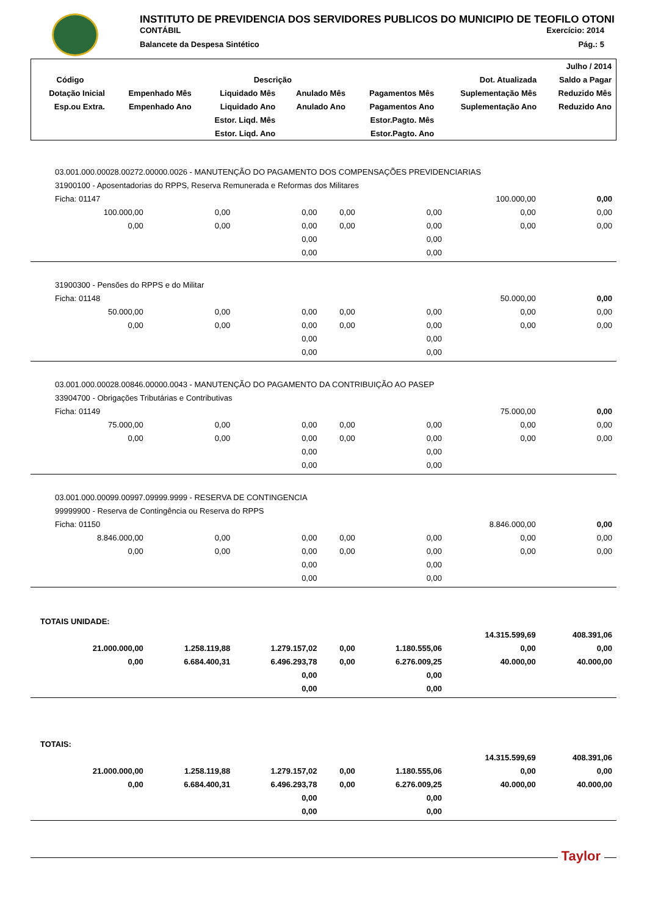INSTITUTO DE PREVIDENCIA DOS SERVIDORES PUBLICOS DO MUNICIPIO DE TEOFILO OTONI
CONTÁBIL Exercício: 2014
Balancete da Despesa Sintético Pág.: 5
| | | | | | | Julho / 2014 |
| --- | --- | --- | --- | --- | --- | --- |
| Código | | Descrição | | | Dot. Atualizada | Saldo a Pagar |
| Dotação Inicial | Empenhado Mês | Liquidado Mês | Anulado Mês | Pagamentos Mês | Suplementação Mês | Reduzido Mês |
| Esp.ou Extra. | Empenhado Ano | Liquidado Ano | Anulado Ano | Pagamentos Ano | Suplementação Ano | Reduzido Ano |
| | | Estor. Liqd. Mês | | Estor.Pagto. Mês | | |
| | | Estor. Liqd. Ano | | Estor.Pagto. Ano | | |
| 03.001.000.00028.00272.00000.0026 - MANUTENÇÃO DO PAGAMENTO DOS COMPENSAÇÕES PREVIDENCIARIAS | | | | | | |
| 31900100 - Aposentadorias do RPPS, Reserva Remunerada e Reformas dos Militares | | | | | | |
| Ficha: 01147 | | | | | 100.000,00 | 0,00 |
| 100.000,00 | 0,00 | 0,00 | 0,00 | 0,00 | 0,00 | 0,00 |
| 0,00 | 0,00 | 0,00 | 0,00 | 0,00 | 0,00 | 0,00 |
| | | 0,00 | | 0,00 | | |
| | | 0,00 | | 0,00 | | |
| 31900300 - Pensões do RPPS e do Militar | | | | | | |
| Ficha: 01148 | | | | | 50.000,00 | 0,00 |
| 50.000,00 | 0,00 | 0,00 | 0,00 | 0,00 | 0,00 | 0,00 |
| 0,00 | 0,00 | 0,00 | 0,00 | 0,00 | 0,00 | 0,00 |
| | | 0,00 | | 0,00 | | |
| | | 0,00 | | 0,00 | | |
| 03.001.000.00028.00846.00000.0043 - MANUTENÇÃO DO PAGAMENTO DA CONTRIBUIÇÃO AO PASEP | | | | | | |
| 33904700 - Obrigações Tributárias e Contributivas | | | | | | |
| Ficha: 01149 | | | | | 75.000,00 | 0,00 |
| 75.000,00 | 0,00 | 0,00 | 0,00 | 0,00 | 0,00 | 0,00 |
| 0,00 | 0,00 | 0,00 | 0,00 | 0,00 | 0,00 | 0,00 |
| | | 0,00 | | 0,00 | | |
| | | 0,00 | | 0,00 | | |
| 03.001.000.00099.00997.09999.9999 - RESERVA DE CONTINGENCIA | | | | | | |
| 99999900 - Reserva de Contingência ou Reserva do RPPS | | | | | | |
| Ficha: 01150 | | | | | 8.846.000,00 | 0,00 |
| 8.846.000,00 | 0,00 | 0,00 | 0,00 | 0,00 | 0,00 | 0,00 |
| 0,00 | 0,00 | 0,00 | 0,00 | 0,00 | 0,00 | 0,00 |
| | | 0,00 | | 0,00 | | |
| | | 0,00 | | 0,00 | | |
| TOTAIS UNIDADE: | | | | | | |
| | | | | | 14.315.599,69 | 408.391,06 |
| 21.000.000,00 | 1.258.119,88 | 1.279.157,02 | 0,00 | 1.180.555,06 | 0,00 | 0,00 |
| 0,00 | 6.684.400,31 | 6.496.293,78 | 0,00 | 6.276.009,25 | 40.000,00 | 40.000,00 |
| | | 0,00 | | 0,00 | | |
| | | 0,00 | | 0,00 | | |
| TOTAIS: | | | | | | |
| | | | | | 14.315.599,69 | 408.391,06 |
| 21.000.000,00 | 1.258.119,88 | 1.279.157,02 | 0,00 | 1.180.555,06 | 0,00 | 0,00 |
| 0,00 | 6.684.400,31 | 6.496.293,78 | 0,00 | 6.276.009,25 | 40.000,00 | 40.000,00 |
| | | 0,00 | | 0,00 | | |
| | | 0,00 | | 0,00 | | |
Taylor